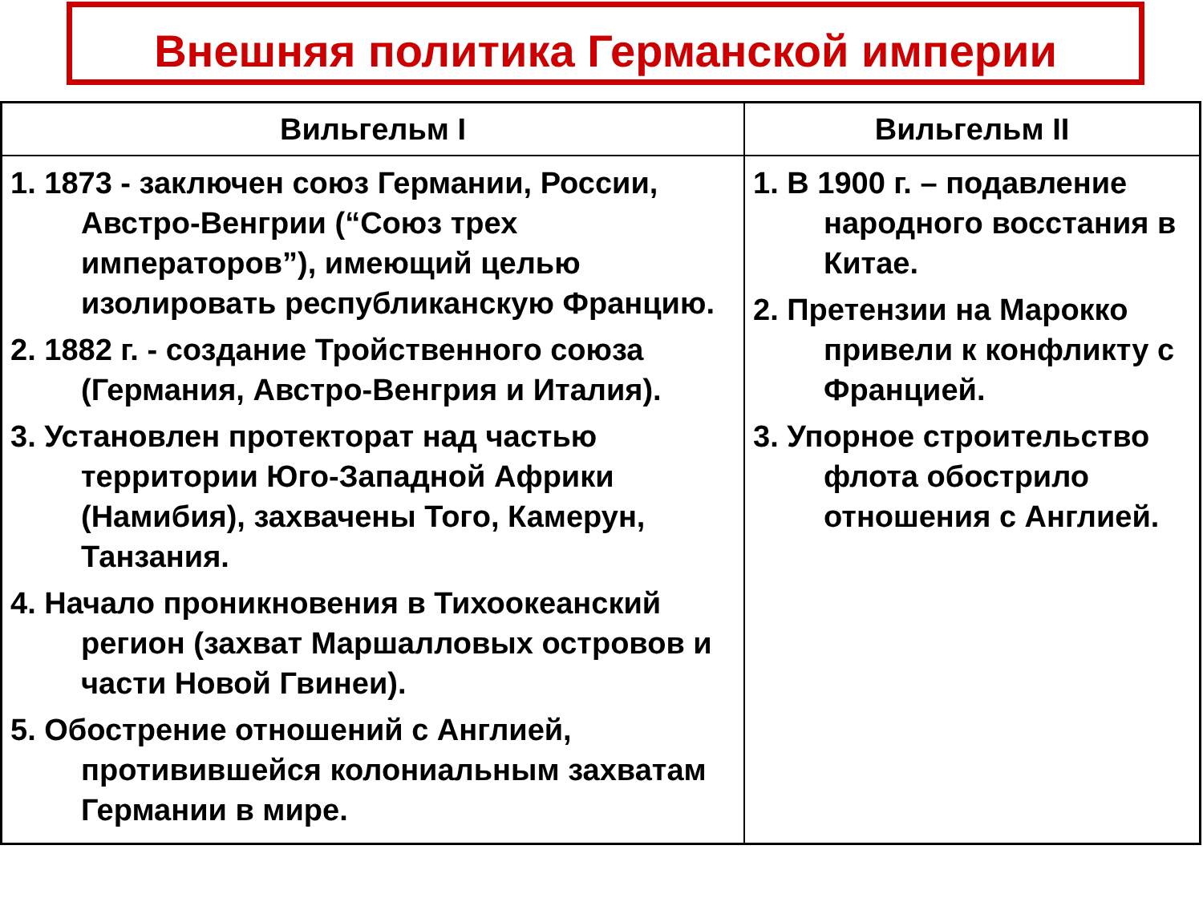Внешняя политика Германской империи
| Вильгельм I | Вильгельм II |
| --- | --- |
| 1. 1873 - заключен союз Германии, России, Австро-Венгрии (“Союз трех императоров”), имеющий целью изолировать республиканскую Францию. 2. 1882 г. - создание Тройственного союза (Германия, Австро-Венгрия и Италия). 3. Установлен протекторат над частью территории Юго-Западной Африки (Намибия), захвачены Того, Камерун, Танзания. 4. Начало проникновения в Тихоокеанский регион (захват Маршалловых островов и части Новой Гвинеи). 5. Обострение отношений с Англией, противившейся колониальным захватам Германии в мире. | 1. В 1900 г. – подавление народного восстания в Китае. 2. Претензии на Марокко привели к конфликту с Францией. 3. Упорное строительство флота обострило отношения с Англией. |